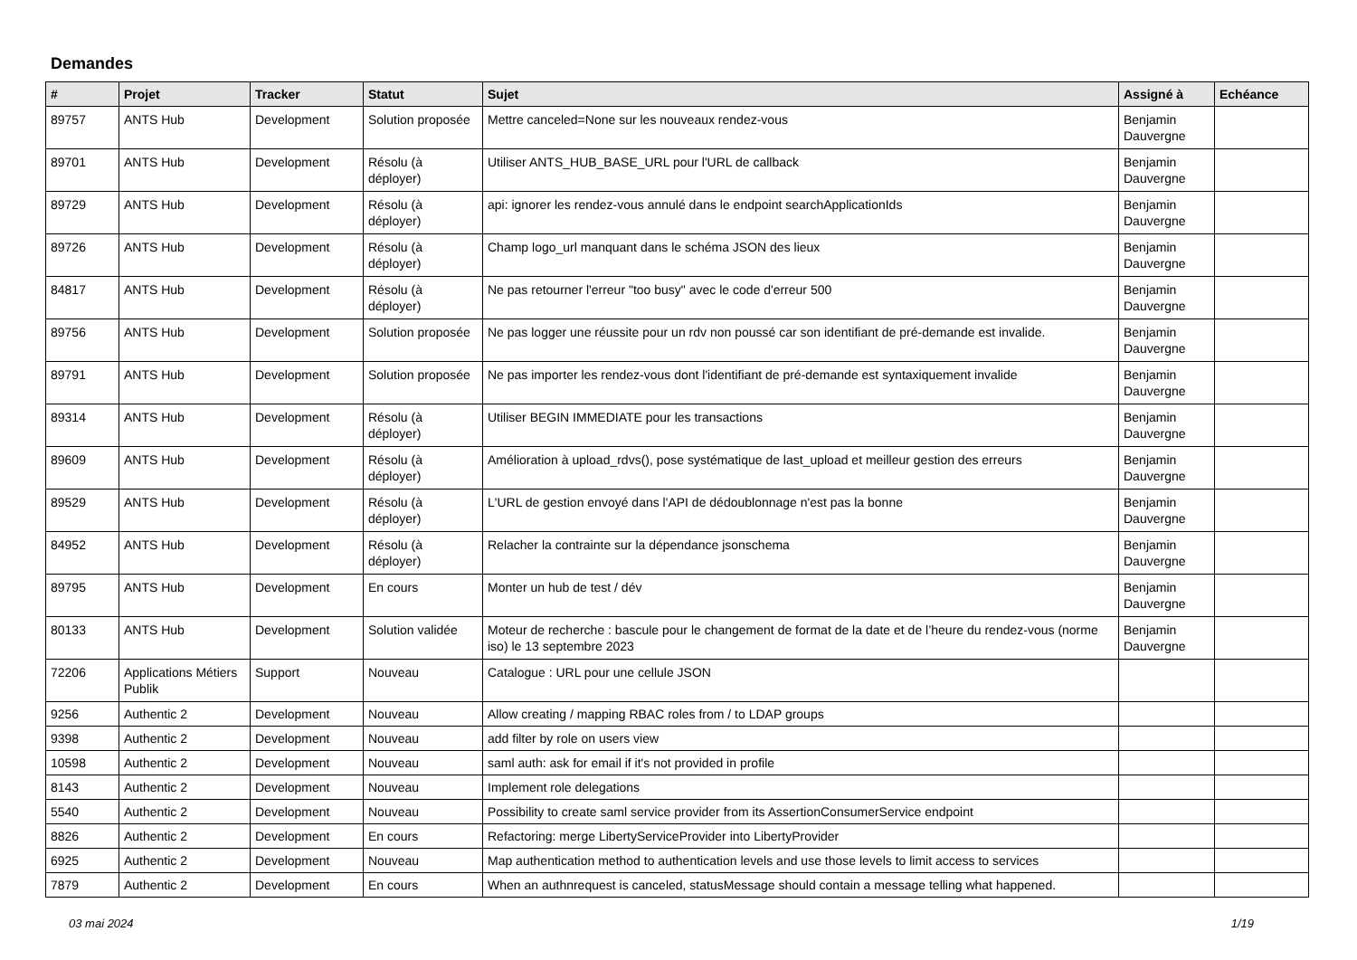Demandes
| # | Projet | Tracker | Statut | Sujet | Assigné à | Echéance |
| --- | --- | --- | --- | --- | --- | --- |
| 89757 | ANTS Hub | Development | Solution proposée | Mettre canceled=None sur les nouveaux rendez-vous | Benjamin Dauvergne | |
| 89701 | ANTS Hub | Development | Résolu (à déployer) | Utiliser ANTS_HUB_BASE_URL pour l'URL de callback | Benjamin Dauvergne | |
| 89729 | ANTS Hub | Development | Résolu (à déployer) | api: ignorer les rendez-vous annulé dans le endpoint searchApplicationIds | Benjamin Dauvergne | |
| 89726 | ANTS Hub | Development | Résolu (à déployer) | Champ logo_url manquant dans le schéma JSON des lieux | Benjamin Dauvergne | |
| 84817 | ANTS Hub | Development | Résolu (à déployer) | Ne pas retourner l'erreur "too busy" avec le code d'erreur 500 | Benjamin Dauvergne | |
| 89756 | ANTS Hub | Development | Solution proposée | Ne pas logger une réussite pour un rdv non poussé car son identifiant de pré-demande est invalide. | Benjamin Dauvergne | |
| 89791 | ANTS Hub | Development | Solution proposée | Ne pas importer les rendez-vous dont l'identifiant de pré-demande est syntaxiquement invalide | Benjamin Dauvergne | |
| 89314 | ANTS Hub | Development | Résolu (à déployer) | Utiliser BEGIN IMMEDIATE pour les transactions | Benjamin Dauvergne | |
| 89609 | ANTS Hub | Development | Résolu (à déployer) | Amélioration à upload_rdvs(), pose systématique de last_upload et meilleur gestion des erreurs | Benjamin Dauvergne | |
| 89529 | ANTS Hub | Development | Résolu (à déployer) | L'URL de gestion envoyé dans l'API de dédoublonnage n'est pas la bonne | Benjamin Dauvergne | |
| 84952 | ANTS Hub | Development | Résolu (à déployer) | Relacher la contrainte sur la dépendance jsonschema | Benjamin Dauvergne | |
| 89795 | ANTS Hub | Development | En cours | Monter un hub de test / dév | Benjamin Dauvergne | |
| 80133 | ANTS Hub | Development | Solution validée | Moteur de recherche : bascule pour le changement de format de la date et de l’heure du rendez-vous (norme iso) le 13 septembre 2023 | Benjamin Dauvergne | |
| 72206 | Applications Métiers Publik | Support | Nouveau | Catalogue : URL pour une cellule JSON | | |
| 9256 | Authentic 2 | Development | Nouveau | Allow creating / mapping RBAC roles from / to LDAP groups | | |
| 9398 | Authentic 2 | Development | Nouveau | add filter by role on users view | | |
| 10598 | Authentic 2 | Development | Nouveau | saml auth: ask for email if it's not provided in profile | | |
| 8143 | Authentic 2 | Development | Nouveau | Implement role delegations | | |
| 5540 | Authentic 2 | Development | Nouveau | Possibility to create saml service provider from its AssertionConsumerService endpoint | | |
| 8826 | Authentic 2 | Development | En cours | Refactoring: merge LibertyServiceProvider into LibertyProvider | | |
| 6925 | Authentic 2 | Development | Nouveau | Map authentication method to authentication levels and use those levels to limit access to services | | |
| 7879 | Authentic 2 | Development | En cours | When an authnrequest is canceled, statusMessage should contain a message telling what happened. | | |
03 mai 2024 1/19